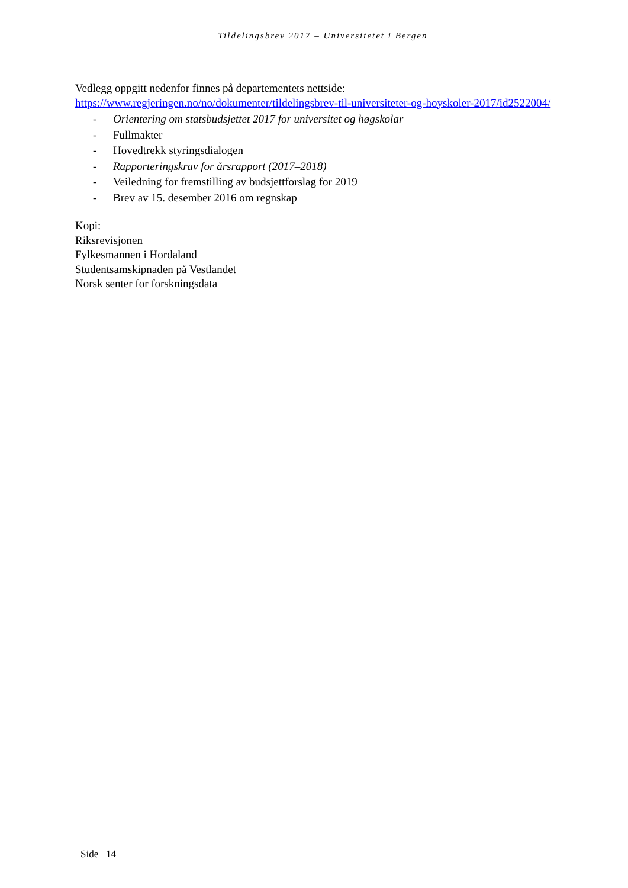Tildelingsbrev 2017 – Universitetet i Bergen
Vedlegg oppgitt nedenfor finnes på departementets nettside:
https://www.regjeringen.no/no/dokumenter/tildelingsbrev-til-universiteter-og-hoyskoler-2017/id2522004/
- Orientering om statsbudsjettet 2017 for universitet og høgskolar
- Fullmakter
- Hovedtrekk styringsdialogen
- Rapporteringskrav for årsrapport (2017–2018)
- Veiledning for fremstilling av budsjettforslag for 2019
- Brev av 15. desember 2016 om regnskap
Kopi:
Riksrevisjonen
Fylkesmannen i Hordaland
Studentsamskipnaden på Vestlandet
Norsk senter for forskningsdata
Side 14